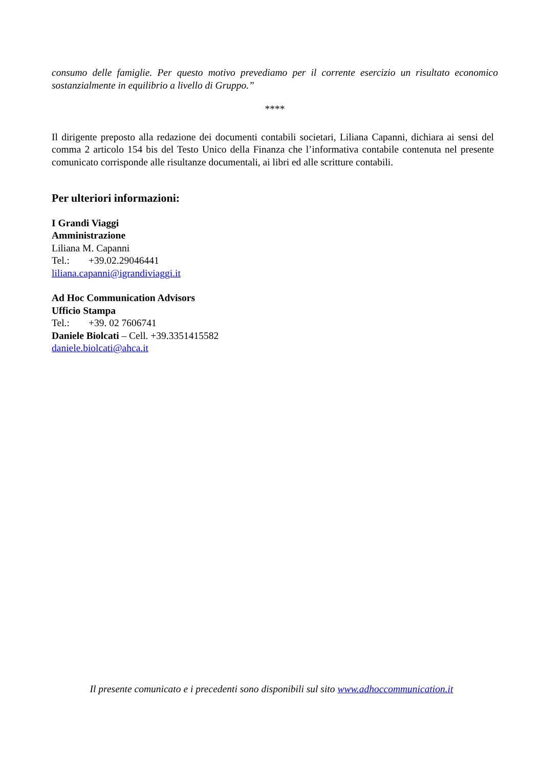consumo delle famiglie. Per questo motivo prevediamo per il corrente esercizio un risultato economico sostanzialmente in equilibrio a livello di Gruppo.”
****
Il dirigente preposto alla redazione dei documenti contabili societari, Liliana Capanni, dichiara ai sensi del comma 2 articolo 154 bis del Testo Unico della Finanza che l’informativa contabile contenuta nel presente comunicato corrisponde alle risultanze documentali, ai libri ed alle scritture contabili.
Per ulteriori informazioni:
I Grandi Viaggi
Amministrazione
Liliana M. Capanni
Tel.: +39.02.29046441
liliana.capanni@igrandiviaggi.it
Ad Hoc Communication Advisors
Ufficio Stampa
Tel.: +39. 02 7606741
Daniele Biolcati – Cell. +39.3351415582
daniele.biolcati@ahca.it
Il presente comunicato e i precedenti sono disponibili sul sito www.adhoccommunication.it